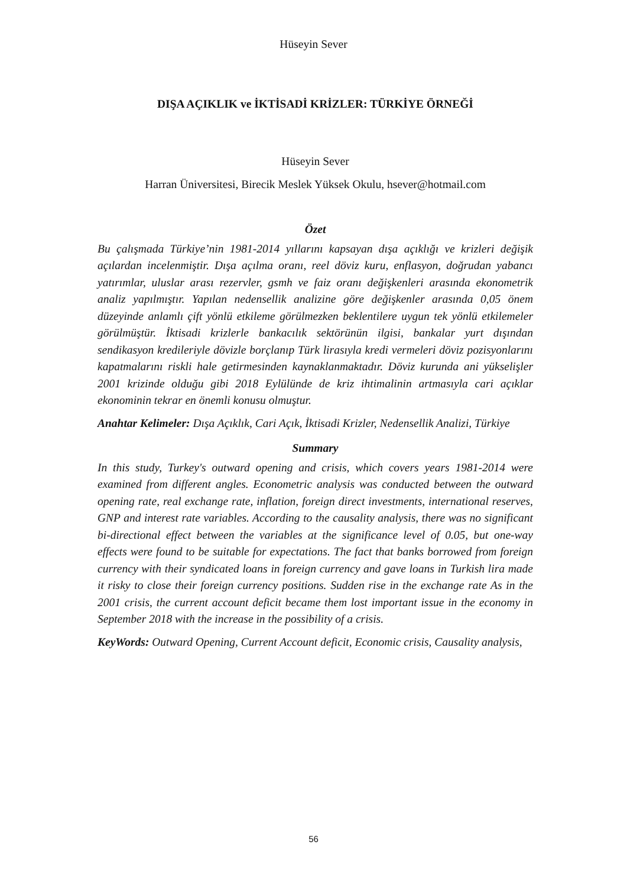Hüseyin Sever
DIŞA AÇIKLIK ve İKTİSADİ KRİZLER: TÜRKİYE ÖRNEĞİ
Hüseyin Sever
Harran Üniversitesi, Birecik Meslek Yüksek Okulu, hsever@hotmail.com
Özet
Bu çalışmada Türkiye’nin 1981-2014 yıllarını kapsayan dışa açıklığı ve krizleri değişik açılardan incelenmiştir. Dışa açılma oranı, reel döviz kuru, enflasyon, doğrudan yabancı yatırımlar, uluslar arası rezervler, gsmh ve faiz oranı değişkenleri arasında ekonometrik analiz yapılmıştır. Yapılan nedensellik analizine göre değişkenler arasında 0,05 önem düzeyinde anlamlı çift yönlü etkileme görülmezken beklentilere uygun tek yönlü etkilemeler görülmüştür. İktisadi krizlerle bankacılık sektörünün ilgisi, bankalar yurt dışından sendikasyon kredileriyle dövizle borçlanıp Türk lirasıyla kredi vermeleri döviz pozisyonlarını kapatmalarını riskli hale getirmesinden kaynaklanmaktadır. Döviz kurunda ani yükselişler 2001 krizinde olduğu gibi 2018 Eylülünde de kriz ihtimalinin artmasıyla cari açıklar ekonominin tekrar en önemli konusu olmuştur.
Anahtar Kelimeler: Dışa Açıklık, Cari Açık, İktisadi Krizler, Nedensellik Analizi, Türkiye
Summary
In this study, Turkey's outward opening and crisis, which covers years 1981-2014 were examined from different angles. Econometric analysis was conducted between the outward opening rate, real exchange rate, inflation, foreign direct investments, international reserves, GNP and interest rate variables. According to the causality analysis, there was no significant bi-directional effect between the variables at the significance level of 0.05, but one-way effects were found to be suitable for expectations. The fact that banks borrowed from foreign currency with their syndicated loans in foreign currency and gave loans in Turkish lira made it risky to close their foreign currency positions. Sudden rise in the exchange rate As in the 2001 crisis, the current account deficit became them lost important issue in the economy in September 2018 with the increase in the possibility of a crisis.
KeyWords: Outward Opening, Current Account deficit, Economic crisis, Causality analysis,
56